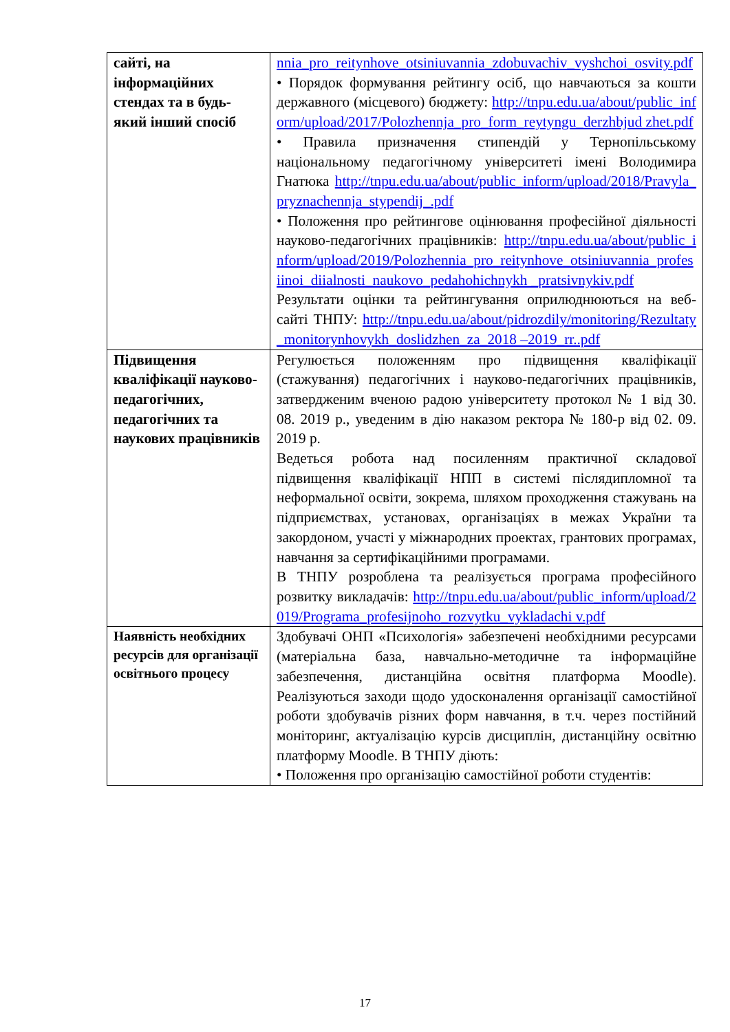| сайті, на інформаційних стендах та в будь-який інший спосіб | nnia_pro_reitynhove_otsiniuvannia_zdobuvachiv_vyshchoi_osvity.pdf • Порядок формування рейтингу осіб, що навчаються за кошти державного (місцевого) бюджету: http://tnpu.edu.ua/about/public_inform/upload/2017/Polozhennja_pro_form_reytyngu_derzhbjud zhet.pdf • Правила призначення стипендій у Тернопільському національному педагогічному університеті імені Володимира Гнатюка http://tnpu.edu.ua/about/public_inform/upload/2018/Pravyla_pryznachennja_stypendij_.pdf • Положення про рейтингове оцінювання професійної діяльності науково-педагогічних працівників: http://tnpu.edu.ua/about/public_inform/upload/2019/Polozhennia_pro_reitynhove_otsiniuvannia_profesiinoi_diialnosti_naukovo_pedahohichnykh _pratsivnykiv.pdf Результати оцінки та рейтингування оприлюднюються на веб-сайті ТНПУ: http://tnpu.edu.ua/about/pidrozdily/monitoring/Rezultaty_monitorynhovykh_doslidzhen_za_2018 –2019_rr..pdf |
| Підвищення кваліфікації науково-педагогічних, педагогічних та наукових працівників | Регулюється положенням про підвищення кваліфікації (стажування) педагогічних і науково-педагогічних працівників, затвердженим вченою радою університету протокол № 1 від 30. 08. 2019 р., уведеним в дію наказом ректора № 180-р від 02. 09. 2019 р. Ведеться робота над посиленням практичної складової підвищення кваліфікації НПП в системі післядипломної та неформальної освіти, зокрема, шляхом проходження стажувань на підприємствах, установах, організаціях в межах України та закордоном, участі у міжнародних проектах, грантових програмах, навчання за сертифікаційними програмами. В ТНПУ розроблена та реалізується програма професійного розвитку викладачів: http://tnpu.edu.ua/about/public_inform/upload/2019/Programa_profesijnoho_rozvytku_vykladachi v.pdf |
| Наявність необхідних ресурсів для організації освітнього процесу | Здобувачі ОНП «Психологія» забезпечені необхідними ресурсами (матеріальна база, навчально-методичне та інформаційне забезпечення, дистанційна освітня платформа Moodle). Реалізуються заходи щодо удосконалення організації самостійної роботи здобувачів різних форм навчання, в т.ч. через постійний моніторинг, актуалізацію курсів дисциплін, дистанційну освітню платформу Moodle. В ТНПУ діють: • Положення про організацію самостійної роботи студентів: |
17